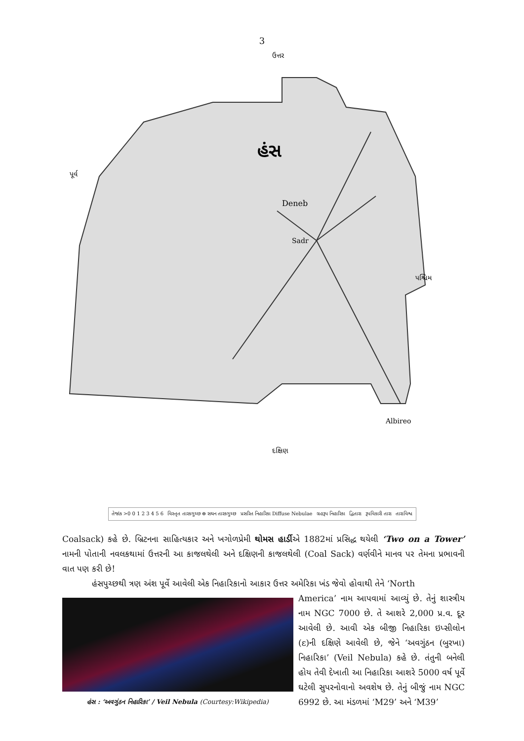3
હંસ
Deneb
Sadr
Albireo
ઉત્તર
દક્ષિણ
પૂર્વ
પશ્ચિમ
તેજાંક >0 0 1 2 3 4 5 6 વિસ્તૃત તારકગુચ્છ ⊕ સઘન તારકગુચ્છ પ્રસરિત નિહારિકા Diffuse Nebulae ગ્રહરૂપ નિહારિકા દ્વિતારા રૂપવિકારી તારા તારાવિશ્વ
Coalsack) કહે છે. બ્રિટનના સાહિત્યકાર અને ખગોળપ્રેમી થોમસ હાર્ડીએ 1882માં પ્રસિદ્ધ થયેલી ‘Two on a Tower’ નામની પોતાની નવલકથામાં ઉત્તરની આ કાજલથેલી અને દક્ષિણની કાજલથેલી (Coal Sack) વર્ણવીને માનવ પર તેમના પ્રભાવની વાત પણ કરી છે!
હંસપુચ્છથી ત્રણ અંશ પૂર્વે આવેલી એક નિહારિકાનો આકાર ઉત્તર અમેરિકા ખંડ જેવો હોવાથી તેને ‘North
હંસ : ‘અવગુંઠન નિહારિકા’ / Veil Nebula (Courtesy:Wikipedia)
America’ નામ આપવામાં આવ્યું છે. તેનું શાસ્ત્રીય નામ NGC 7000 છે. તે આશરે 2,000 પ્ર.વ. દૂર આવેલી છે. આવી એક બીજી નિહારિકા ઇપ્સીલોન (ε)ની દક્ષિણે આવેલી છે, જેને ‘અવગુંઠન (બુરખા) નિહારિકા’ (Veil Nebula) કહે છે. તંતુની બનેલી હોય તેવી દેખાતી આ નિહારિકા આશરે 5000 વર્ષ પૂર્વે ઘટેલી સુપરનોવાનો અવશેષ છે. તેનું બીજું નામ NGC 6992 છે. આ મંડળમાં ‘M29’ અને ‘M39’